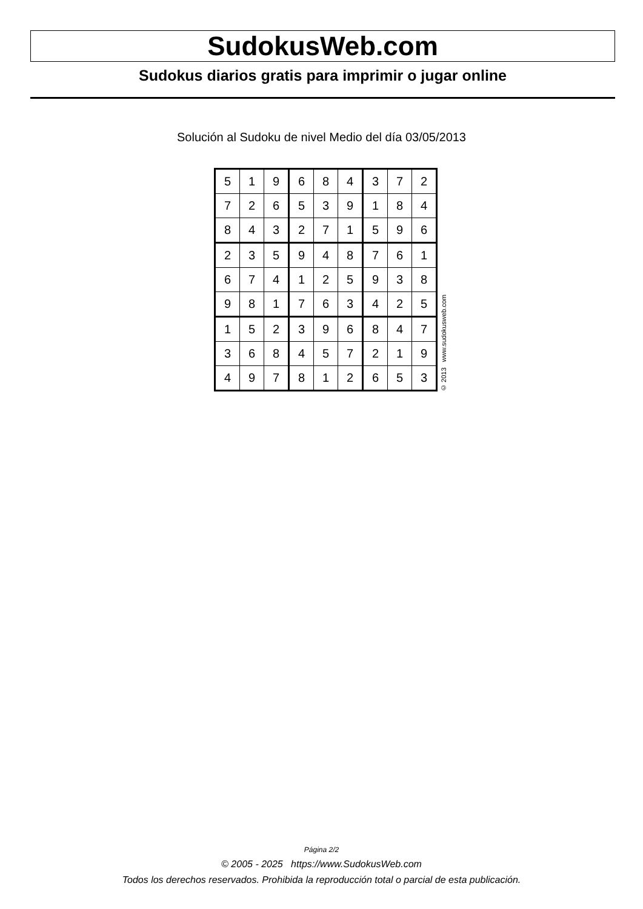SudokusWeb.com
Sudokus diarios gratis para imprimir o jugar online
Solución al Sudoku de nivel Medio del día 03/05/2013
| 5 | 1 | 9 | 6 | 8 | 4 | 3 | 7 | 2 |
| 7 | 2 | 6 | 5 | 3 | 9 | 1 | 8 | 4 |
| 8 | 4 | 3 | 2 | 7 | 1 | 5 | 9 | 6 |
| 2 | 3 | 5 | 9 | 4 | 8 | 7 | 6 | 1 |
| 6 | 7 | 4 | 1 | 2 | 5 | 9 | 3 | 8 |
| 9 | 8 | 1 | 7 | 6 | 3 | 4 | 2 | 5 |
| 1 | 5 | 2 | 3 | 9 | 6 | 8 | 4 | 7 |
| 3 | 6 | 8 | 4 | 5 | 7 | 2 | 1 | 9 |
| 4 | 9 | 7 | 8 | 1 | 2 | 6 | 5 | 3 |
© 2013 www.sudokusweb.com
Página 2/2
© 2005 - 2025 https://www.SudokusWeb.com
Todos los derechos reservados. Prohibida la reproducción total o parcial de esta publicación.